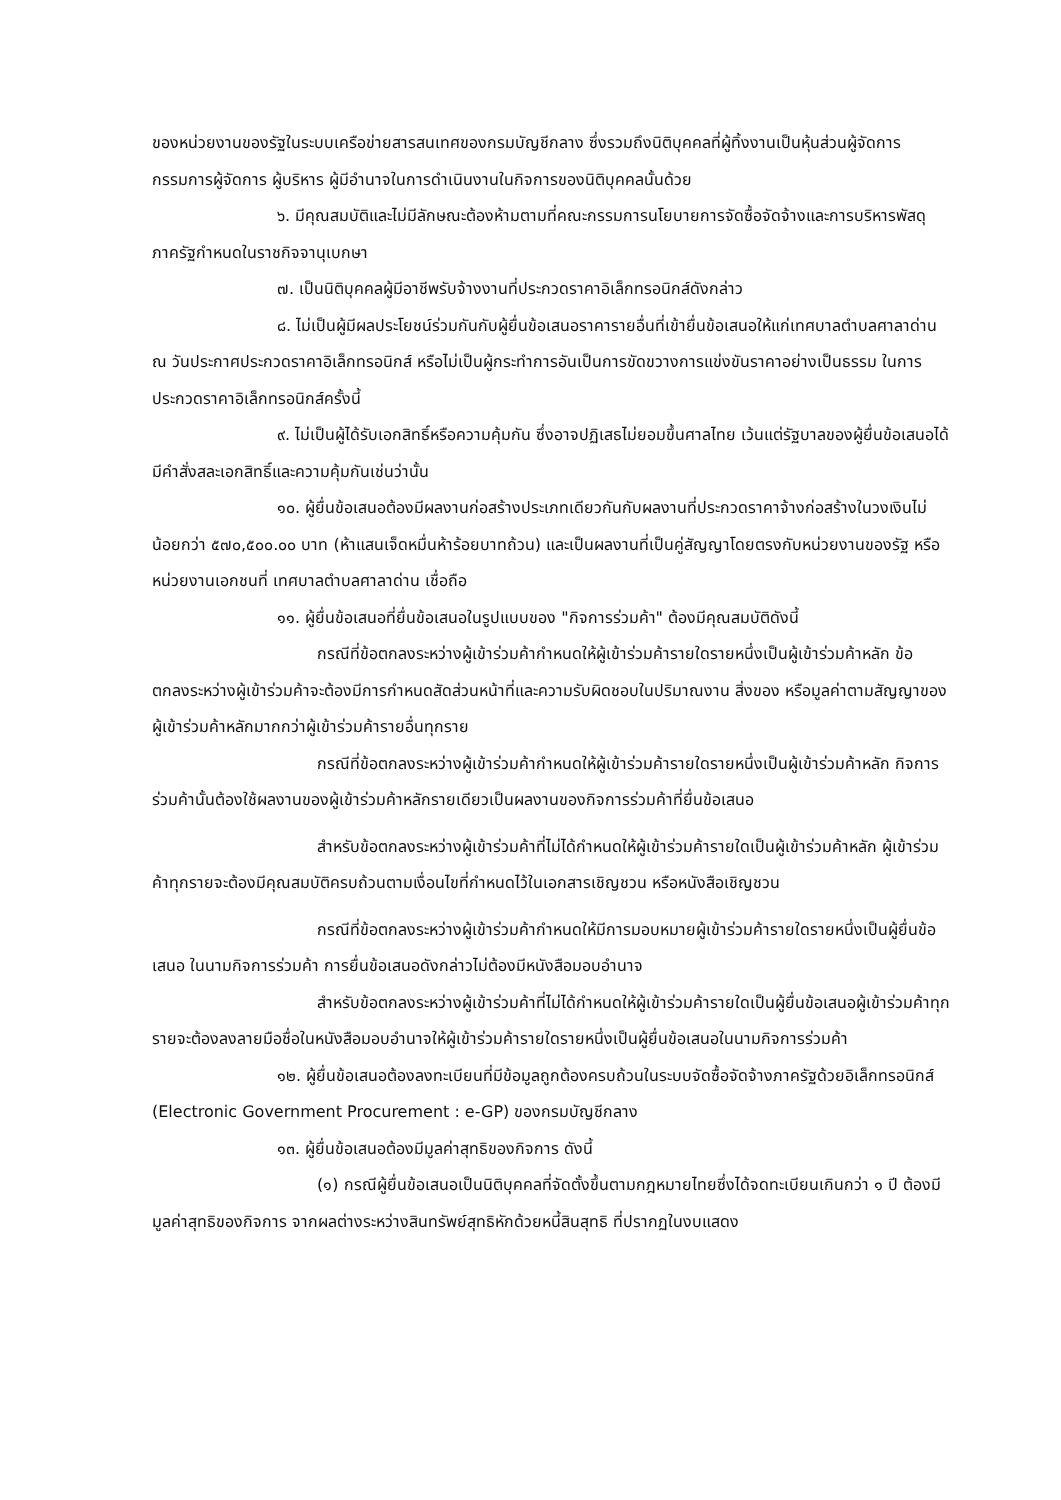ของหน่วยงานของรัฐในระบบเครือข่ายสารสนเทศของกรมบัญชีกลาง ซึ่งรวมถึงนิติบุคคลที่ผู้ทิ้งงานเป็นหุ้นส่วนผู้จัดการ กรรมการผู้จัดการ ผู้บริหาร ผู้มีอำนาจในการดำเนินงานในกิจการของนิติบุคคลนั้นด้วย
๖. มีคุณสมบัติและไม่มีลักษณะต้องห้ามตามที่คณะกรรมการนโยบายการจัดซื้อจัดจ้างและการบริหารพัสดุภาครัฐกำหนดในราชกิจจานุเบกษา
๗. เป็นนิติบุคคลผู้มีอาชีพรับจ้างงานที่ประกวดราคาอิเล็กทรอนิกส์ดังกล่าว
๘. ไม่เป็นผู้มีผลประโยชน์ร่วมกันกับผู้ยื่นข้อเสนอราคารายอื่นที่เข้ายื่นข้อเสนอให้แก่เทศบาลตำบลศาลาด่าน ณ วันประกาศประกวดราคาอิเล็กทรอนิกส์ หรือไม่เป็นผู้กระทำการอันเป็นการขัดขวางการแข่งขันราคาอย่างเป็นธรรม ในการประกวดราคาอิเล็กทรอนิกส์ครั้งนี้
๙. ไม่เป็นผู้ได้รับเอกสิทธิ์หรือความคุ้มกัน ซึ่งอาจปฏิเสธไม่ยอมขึ้นศาลไทย เว้นแต่รัฐบาลของผู้ยื่นข้อเสนอได้มีคำสั่งสละเอกสิทธิ์และความคุ้มกันเช่นว่านั้น
๑๐. ผู้ยื่นข้อเสนอต้องมีผลงานก่อสร้างประเภทเดียวกันกับผลงานที่ประกวดราคาจ้างก่อสร้างในวงเงินไม่น้อยกว่า ๕๗๐,๕๐๐.๐๐ บาท (ห้าแสนเจ็ดหมื่นห้าร้อยบาทถ้วน) และเป็นผลงานที่เป็นคู่สัญญาโดยตรงกับหน่วยงานของรัฐ หรือหน่วยงานเอกชนที่ เทศบาลตำบลศาลาด่าน เชื่อถือ
๑๑. ผู้ยื่นข้อเสนอที่ยื่นข้อเสนอในรูปแบบของ "กิจการร่วมค้า" ต้องมีคุณสมบัติดังนี้
กรณีที่ข้อตกลงระหว่างผู้เข้าร่วมค้ากำหนดให้ผู้เข้าร่วมค้ารายใดรายหนึ่งเป็นผู้เข้าร่วมค้าหลัก ข้อตกลงระหว่างผู้เข้าร่วมค้าจะต้องมีการกำหนดสัดส่วนหน้าที่และความรับผิดชอบในปริมาณงาน สิ่งของ หรือมูลค่าตามสัญญาของผู้เข้าร่วมค้าหลักมากกว่าผู้เข้าร่วมค้ารายอื่นทุกราย
กรณีที่ข้อตกลงระหว่างผู้เข้าร่วมค้ากำหนดให้ผู้เข้าร่วมค้ารายใดรายหนึ่งเป็นผู้เข้าร่วมค้าหลัก กิจการร่วมค้านั้นต้องใช้ผลงานของผู้เข้าร่วมค้าหลักรายเดียวเป็นผลงานของกิจการร่วมค้าที่ยื่นข้อเสนอ
สำหรับข้อตกลงระหว่างผู้เข้าร่วมค้าที่ไม่ได้กำหนดให้ผู้เข้าร่วมค้ารายใดเป็นผู้เข้าร่วมค้าหลัก ผู้เข้าร่วมค้าทุกรายจะต้องมีคุณสมบัติครบถ้วนตามเงื่อนไขที่กำหนดไว้ในเอกสารเชิญชวน หรือหนังสือเชิญชวน
กรณีที่ข้อตกลงระหว่างผู้เข้าร่วมค้ากำหนดให้มีการมอบหมายผู้เข้าร่วมค้ารายใดรายหนึ่งเป็นผู้ยื่นข้อเสนอ ในนามกิจการร่วมค้า การยื่นข้อเสนอดังกล่าวไม่ต้องมีหนังสือมอบอำนาจ
สำหรับข้อตกลงระหว่างผู้เข้าร่วมค้าที่ไม่ได้กำหนดให้ผู้เข้าร่วมค้ารายใดเป็นผู้ยื่นข้อเสนอผู้เข้าร่วมค้าทุกรายจะต้องลงลายมือชื่อในหนังสือมอบอำนาจให้ผู้เข้าร่วมค้ารายใดรายหนึ่งเป็นผู้ยื่นข้อเสนอในนามกิจการร่วมค้า
๑๒. ผู้ยื่นข้อเสนอต้องลงทะเบียนที่มีข้อมูลถูกต้องครบถ้วนในระบบจัดซื้อจัดจ้างภาครัฐด้วยอิเล็กทรอนิกส์ (Electronic Government Procurement : e-GP) ของกรมบัญชีกลาง
๑๓. ผู้ยื่นข้อเสนอต้องมีมูลค่าสุทธิของกิจการ ดังนี้
(๑) กรณีผู้ยื่นข้อเสนอเป็นนิติบุคคลที่จัดตั้งขึ้นตามกฎหมายไทยซึ่งได้จดทะเบียนเกินกว่า ๑ ปี ต้องมีมูลค่าสุทธิของกิจการ จากผลต่างระหว่างสินทรัพย์สุทธิหักด้วยหนี้สินสุทธิ ที่ปรากฏในงบแสดง